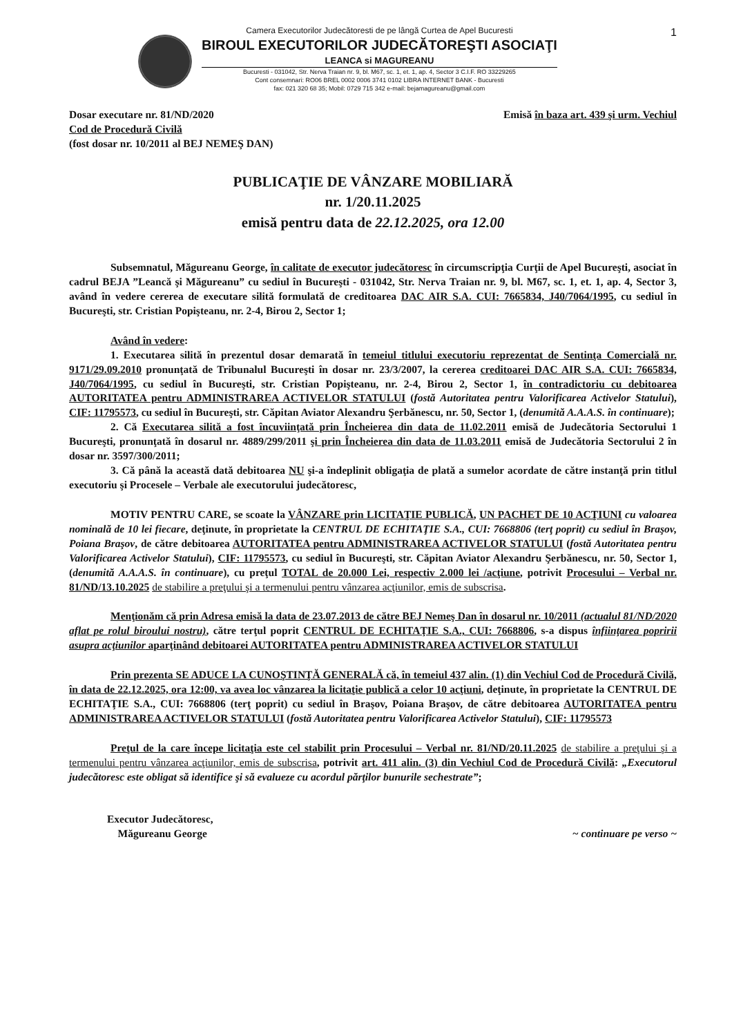Camera Executorilor Judecătoresti de pe lângă Curtea de Apel Bucuresti
BIROUL EXECUTORILOR JUDECĂTOREŞTI ASOCIAŢI
LEANCA si MAGUREANU
Bucuresti - 031042, Str. Nerva Traian nr. 9, bl. M67, sc. 1, et. 1, ap. 4, Sector 3 C.I.F. RO 33229265
Cont consemnari: RO06 BREL 0002 0006 3741 0102 LIBRA INTERNET BANK - Bucuresti
fax: 021 320 68 35; Mobil: 0729 715 342 e-mail: bejamagureanu@gmail.com
1
Dosar executare nr. 81/ND/2020
Cod de Procedură Civilă
(fost dosar nr. 10/2011 al BEJ NEMEŞ DAN)
Emisă în baza art. 439 şi urm. Vechiul
PUBLICAŢIE DE VÂNZARE MOBILIARĂ
nr. 1/20.11.2025
emisă pentru data de 22.12.2025, ora 12.00
Subsemnatul, Măgureanu George, în calitate de executor judecătoresc în circumscripţia Curţii de Apel Bucureşti, asociat în cadrul BEJA ”Leancă şi Măgureanu” cu sediul în Bucureşti - 031042, Str. Nerva Traian nr. 9, bl. M67, sc. 1, et. 1, ap. 4, Sector 3, având în vedere cererea de executare silită formulată de creditoarea DAC AIR S.A. CUI: 7665834, J40/7064/1995, cu sediul în Bucureşti, str. Cristian Popişteanu, nr. 2-4, Birou 2, Sector 1;
Având în vedere:
1. Executarea silită în prezentul dosar demarată în temeiul titlului executoriu reprezentat de Sentinţa Comercială nr. 9171/29.09.2010 pronunţată de Tribunalul Bucureşti în dosar nr. 23/3/2007, la cererea creditoarei DAC AIR S.A. CUI: 7665834, J40/7064/1995, cu sediul în Bucureşti, str. Cristian Popişteanu, nr. 2-4, Birou 2, Sector 1, în contradictoriu cu debitoarea AUTORITATEA pentru ADMINISTRAREA ACTIVELOR STATULUI (fostă Autoritatea pentru Valorificarea Activelor Statului), CIF: 11795573, cu sediul în Bucureşti, str. Căpitan Aviator Alexandru Şerbănescu, nr. 50, Sector 1, (denumită A.A.A.S. în continuare);
2. Că Executarea silită a fost încuviinţată prin Încheierea din data de 11.02.2011 emisă de Judecătoria Sectorului 1 Bucureşti, pronunţată în dosarul nr. 4889/299/2011 şi prin Încheierea din data de 11.03.2011 emisă de Judecătoria Sectorului 2 în dosar nr. 3597/300/2011;
3. Că până la această dată debitoarea NU şi-a îndeplinit obligaţia de plată a sumelor acordate de către instanţă prin titlul executoriu şi Procesele – Verbale ale executorului judecătoresc,
MOTIV PENTRU CARE, se scoate la VÂNZARE prin LICITAŢIE PUBLICĂ, UN PACHET DE 10 ACŢIUNI cu valoarea nominală de 10 lei fiecare, deţinute, în proprietate la CENTRUL DE ECHITAŢIE S.A., CUI: 7668806 (terţ poprit) cu sediul în Braşov, Poiana Braşov, de către debitoarea AUTORITATEA pentru ADMINISTRAREA ACTIVELOR STATULUI (fostă Autoritatea pentru Valorificarea Activelor Statului), CIF: 11795573, cu sediul în Bucureşti, str. Căpitan Aviator Alexandru Şerbănescu, nr. 50, Sector 1, (denumită A.A.A.S. în continuare), cu preţul TOTAL de 20.000 Lei, respectiv 2.000 lei /acţiune, potrivit Procesului – Verbal nr. 81/ND/13.10.2025 de stabilire a preţului şi a termenului pentru vânzarea acţiunilor, emis de subscrisa.
Menţionăm că prin Adresa emisă la data de 23.07.2013 de către BEJ Nemeş Dan în dosarul nr. 10/2011 (actualul 81/ND/2020 aflat pe rolul biroului nostru), către terţul poprit CENTRUL DE ECHITAŢIE S.A., CUI: 7668806, s-a dispus înfiinţarea popririi asupra acţiunilor aparţinând debitoarei AUTORITATEA pentru ADMINISTRAREA ACTIVELOR STATULUI
Prin prezenta SE ADUCE LA CUNOŞTINŢĂ GENERALĂ că, în temeiul 437 alin. (1) din Vechiul Cod de Procedură Civilă, în data de 22.12.2025, ora 12:00, va avea loc vânzarea la licitaţie publică a celor 10 acţiuni, deţinute, în proprietate la CENTRUL DE ECHITAŢIE S.A., CUI: 7668806 (terţ poprit) cu sediul în Braşov, Poiana Braşov, de către debitoarea AUTORITATEA pentru ADMINISTRAREA ACTIVELOR STATULUI (fostă Autoritatea pentru Valorificarea Activelor Statului), CIF: 11795573
Preţul de la care începe licitaţia este cel stabilit prin Procesului – Verbal nr. 81/ND/20.11.2025 de stabilire a preţului şi a termenului pentru vânzarea acţiunilor, emis de subscrisa, potrivit art. 411 alin. (3) din Vechiul Cod de Procedură Civilă: „Executorul judecătoresc este obligat să identifice şi să evalueze cu acordul părţilor bunurile sechestrate”;
Executor Judecătoresc,
Măgureanu George
~ continuare pe verso ~